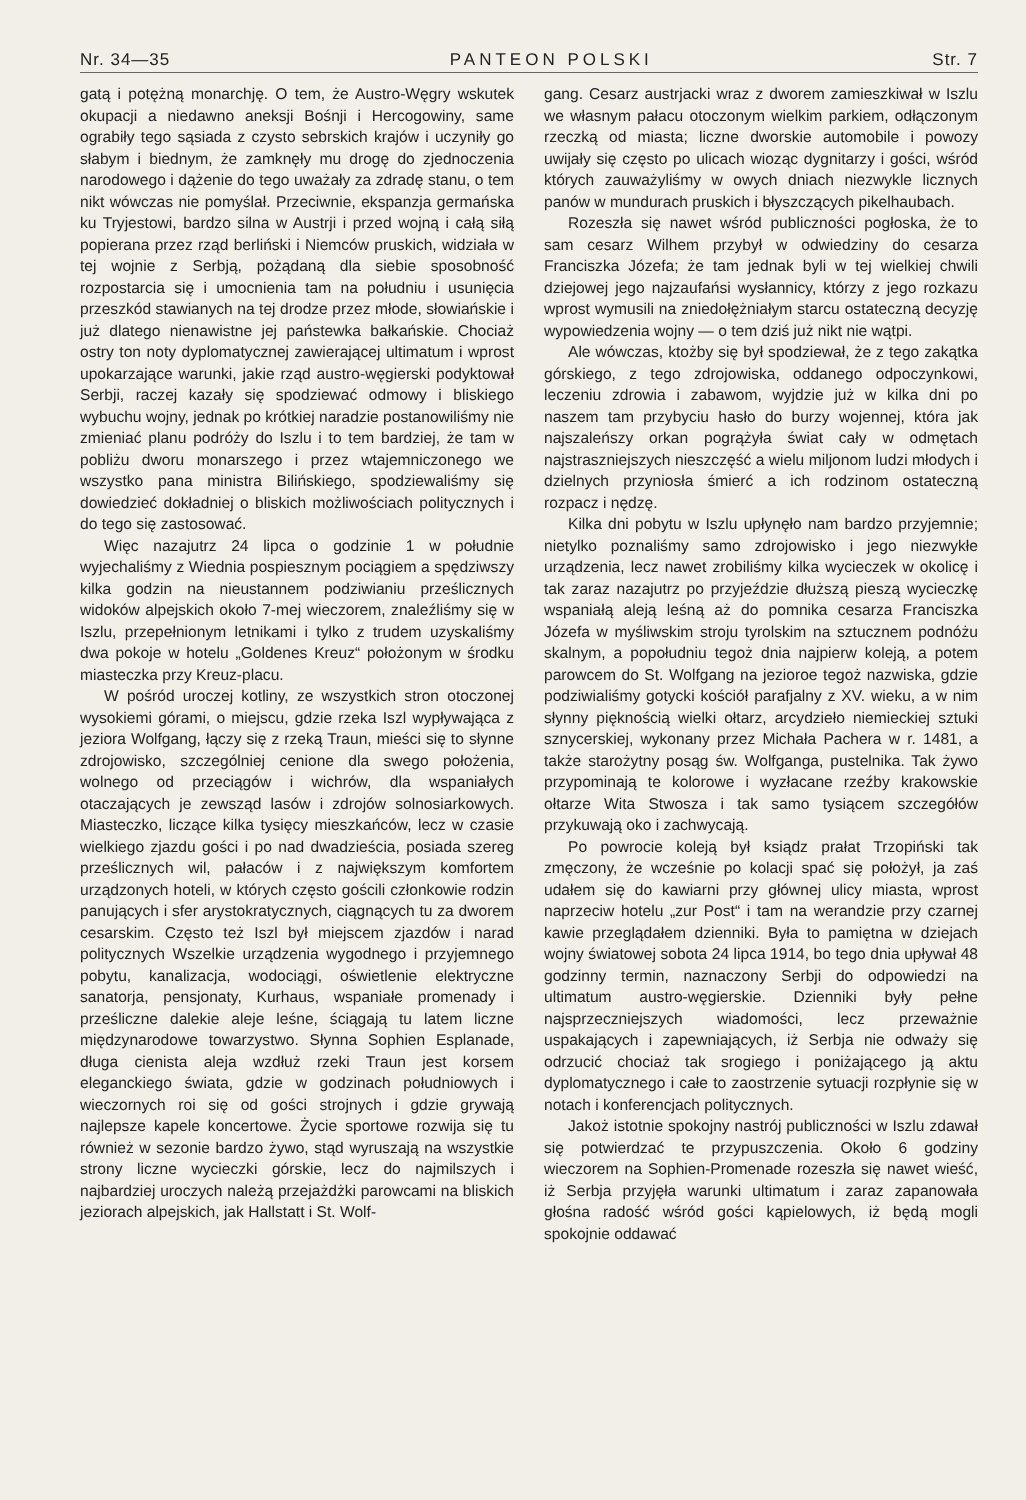Nr. 34—35 PANTEON POLSKI Str. 7
gatą i potężną monarchję. O tem, że Austro-Węgry wskutek okupacji a niedawno aneksji Bośnji i Hercogowiny, same ograbiły tego sąsiada z czysto sebrskich krajów i uczyniły go słabym i biednym, że zamknęły mu drogę do zjednoczenia narodowego i dążenie do tego uważały za zdradę stanu, o tem nikt wówczas nie pomyślał. Przeciwnie, ekspanzja germańska ku Tryjestowi, bardzo silna w Austrji i przed wojną i całą siłą popierana przez rząd berliński i Niemców pruskich, widziała w tej wojnie z Serbją, pożądaną dla siebie sposobność rozpostarcia się i umocnienia tam na południu i usunięcia przeszkód stawianych na tej drodze przez młode, słowiańskie i już dlatego nienawistne jej państewka bałkańskie. Chociaż ostry ton noty dyplomatycznej zawierającej ultimatum i wprost upokarzające warunki, jakie rząd austro-węgierski podyktował Serbji, raczej kazały się spodziewać odmowy i bliskiego wybuchu wojny, jednak po krótkiej naradzie postanowiliśmy nie zmieniać planu podróży do Iszlu i to tem bardziej, że tam w pobliżu dworu monarszego i przez wtajemniczonego we wszystko pana ministra Bilińskiego, spodziewaliśmy się dowiedzieć dokładniej o bliskich możliwościach politycznych i do tego się zastosować.
Więc nazajutrz 24 lipca o godzinie 1 w południe wyjechaliśmy z Wiednia pospiesznym pociągiem a spędziwszy kilka godzin na nieustannem podziwianiu prześlicznych widoków alpejskich około 7-mej wieczorem, znaleźliśmy się w Iszlu, przepełnionym letnikami i tylko z trudem uzyskaliśmy dwa pokoje w hotelu „Goldenes Kreuz“ położonym w środku miasteczka przy Kreuz-placu.
W pośród uroczej kotliny, ze wszystkich stron otoczonej wysokiemi górami, o miejscu, gdzie rzeka Iszl wypływająca z jeziora Wolfgang, łączy się z rzeką Traun, mieści się to słynne zdrojowisko, szczególniej cenione dla swego położenia, wolnego od przeciągów i wichrów, dla wspaniałych otaczających je zewsząd lasów i zdrojów solnosiarkowych. Miasteczko, liczące kilka tysięcy mieszkańców, lecz w czasie wielkiego zjazdu gości i po nad dwadzieścia, posiada szereg prześlicznych wil, pałaców i z największym komfortem urządzonych hoteli, w których często gościli członkowie rodzin panujących i sfer arystokratycznych, ciągnących tu za dworem cesarskim. Często też Iszl był miejscem zjazdów i narad politycznych Wszelkie urządzenia wygodnego i przyjemnego pobytu, kanalizacja, wodociągi, oświetlenie elektryczne sanatorja, pensjonaty, Kurhaus, wspaniałe promenady i prześliczne dalekie aleje leśne, ściągają tu latem liczne międzynarodowe towarzystwo. Słynna Sophien Esplanade, długa cienista aleja wzdłuż rzeki Traun jest korsem eleganckiego świata, gdzie w godzinach południowych i wieczornych roi się od gości strojnych i gdzie grywają najlepsze kapele koncertowe. Życie sportowe rozwija się tu również w sezonie bardzo żywo, stąd wyruszają na wszystkie strony liczne wycieczki górskie, lecz do najmilszych i najbardziej uroczych należą przejażdżki parowcami na bliskich jeziorach alpejskich, jak Hallstatt i St. Wolf-
gang. Cesarz austrjacki wraz z dworem zamieszkiwał w Iszlu we własnym pałacu otoczonym wielkim parkiem, odłączonym rzeczką od miasta; liczne dworskie automobile i powozy uwijały się często po ulicach wioząc dygnitarzy i gości, wśród których zauważyliśmy w owych dniach niezwykle licznych panów w mundurach pruskich i błyszczących pikelhaubach.
Rozeszła się nawet wśród publiczności pogłoska, że to sam cesarz Wilhem przybył w odwiedziny do cesarza Franciszka Józefa; że tam jednak byli w tej wielkiej chwili dziejowej jego najzaufańsi wysłannicy, którzy z jego rozkazu wprost wymusili na zniedołężniałym starcu ostateczną decyzję wypowiedzenia wojny — o tem dziś już nikt nie wątpi.
Ale wówczas, ktożby się był spodziewał, że z tego zakątka górskiego, z tego zdrojowiska, oddanego odpoczynkowi, leczeniu zdrowia i zabawom, wyjdzie już w kilka dni po naszem tam przybyciu hasło do burzy wojennej, która jak najszaleńszy orkan pogrążyła świat cały w odmętach najstraszniejszych nieszczęść a wielu miljonom ludzi młodych i dzielnych przyniosła śmierć a ich rodzinom ostateczną rozpacz i nędzę.
Kilka dni pobytu w Iszlu upłynęło nam bardzo przyjemnie; nietylko poznaliśmy samo zdrojowisko i jego niezwykłe urządzenia, lecz nawet zrobiliśmy kilka wycieczek w okolicę i tak zaraz nazajutrz po przyjeździe dłuższą pieszą wycieczkę wspaniałą aleją leśną aż do pomnika cesarza Franciszka Józefa w myśliwskim stroju tyrolskim na sztucznem podnóżu skalnym, a popołudniu tegoż dnia najpierw koleją, a potem parowcem do St. Wolfgang na jezioroe tegoż nazwiska, gdzie podziwialiśmy gotycki kościół parafjalny z XV. wieku, a w nim słynny pięknością wielki ołtarz, arcydzieło niemieckiej sztuki sznycerskiej, wykonany przez Michała Pachera w r. 1481, a także starożytny posąg św. Wolfganga, pustelnika. Tak żywo przypominają te kolorowe i wyzłacane rzeźby krakowskie ołtarze Wita Stwosza i tak samo tysiącem szczegółów przykuwają oko i zachwycają.
Po powrocie koleją był ksiądz prałat Trzopiński tak zmęczony, że wcześnie po kolacji spać się położył, ja zaś udałem się do kawiarni przy głównej ulicy miasta, wprost naprzeciw hotelu „zur Post“ i tam na werandzie przy czarnej kawie przeglądałem dzienniki. Była to pamiętna w dziejach wojny światowej sobota 24 lipca 1914, bo tego dnia upływał 48 godzinny termin, naznaczony Serbji do odpowiedzi na ultimatum austro-węgierskie. Dzienniki były pełne najsprzeczniejszych wiadomości, lecz przeważnie uspakających i zapewniających, iż Serbja nie odważy się odrzucić chociaż tak srogiego i poniżającego ją aktu dyplomatycznego i całe to zaostrzenie sytuacji rozpłynie się w notach i konferencjach politycznych.
Jakoż istotnie spokojny nastrój publiczności w Iszlu zdawał się potwierdzać te przypuszczenia. Około 6 godziny wieczorem na Sophien-Promenade rozeszła się nawet wieść, iż Serbja przyjęła warunki ultimatum i zaraz zapanowała głośna radość wśród gości kąpielowych, iż będą mogli spokojnie oddawać